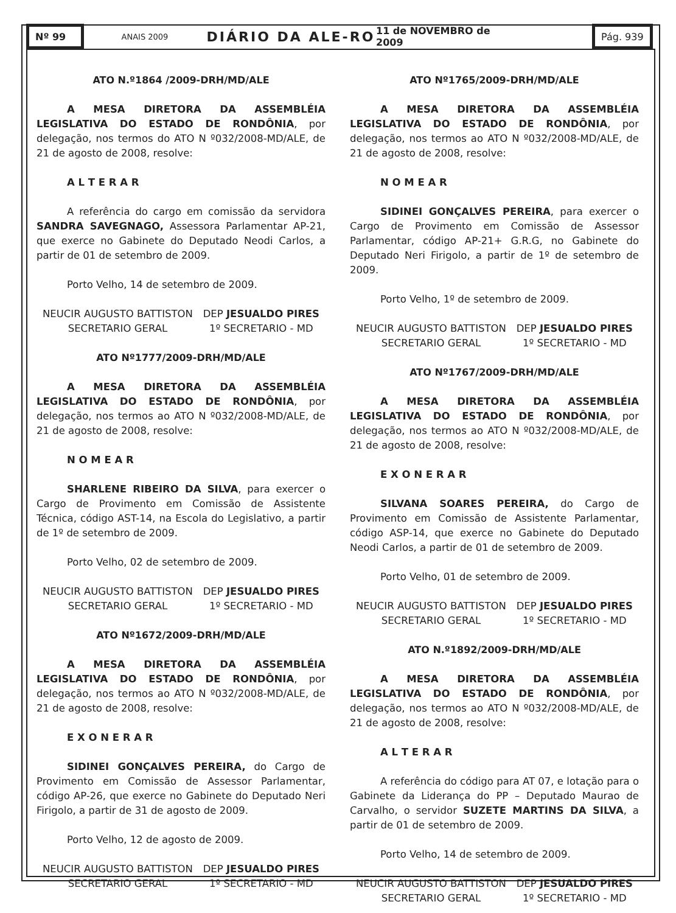Nº 99
ANAIS 2009
DIÁRIO DA ALE-RO
11 de NOVEMBRO de 2009
Pág. 939
ATO N.º1864 /2009-DRH/MD/ALE
A MESA DIRETORA DA ASSEMBLÉIA LEGISLATIVA DO ESTADO DE RONDÔNIA, por delegação, nos termos do ATO N º032/2008-MD/ALE, de 21 de agosto de 2008, resolve:
A L T E R A R
A referência do cargo em comissão da servidora SANDRA SAVEGNAGO, Assessora Parlamentar AP-21, que exerce no Gabinete do Deputado Neodi Carlos, a partir de 01 de setembro de 2009.
Porto Velho, 14 de setembro de 2009.
NEUCIR AUGUSTO BATTISTON
SECRETARIO GERAL
DEP JESUALDO PIRES
1º SECRETARIO - MD
ATO Nº1777/2009-DRH/MD/ALE
A MESA DIRETORA DA ASSEMBLÉIA LEGISLATIVA DO ESTADO DE RONDÔNIA, por delegação, nos termos ao ATO N º032/2008-MD/ALE, de 21 de agosto de 2008, resolve:
N O M E A R
SHARLENE RIBEIRO DA SILVA, para exercer o Cargo de Provimento em Comissão de Assistente Técnica, código AST-14, na Escola do Legislativo, a partir de 1º de setembro de 2009.
Porto Velho, 02 de setembro de 2009.
NEUCIR AUGUSTO BATTISTON
SECRETARIO GERAL
DEP JESUALDO PIRES
1º SECRETARIO - MD
ATO Nº1672/2009-DRH/MD/ALE
A MESA DIRETORA DA ASSEMBLÉIA LEGISLATIVA DO ESTADO DE RONDÔNIA, por delegação, nos termos ao ATO N º032/2008-MD/ALE, de 21 de agosto de 2008, resolve:
E X O N E R A R
SIDINEI GONÇALVES PEREIRA, do Cargo de Provimento em Comissão de Assessor Parlamentar, código AP-26, que exerce no Gabinete do Deputado Neri Firigolo, a partir de 31 de agosto de 2009.
Porto Velho, 12 de agosto de 2009.
NEUCIR AUGUSTO BATTISTON
SECRETARIO GERAL
DEP JESUALDO PIRES
1º SECRETARIO - MD
ATO Nº1765/2009-DRH/MD/ALE
A MESA DIRETORA DA ASSEMBLÉIA LEGISLATIVA DO ESTADO DE RONDÔNIA, por delegação, nos termos ao ATO N º032/2008-MD/ALE, de 21 de agosto de 2008, resolve:
N O M E A R
SIDINEI GONÇALVES PEREIRA, para exercer o Cargo de Provimento em Comissão de Assessor Parlamentar, código AP-21+ G.R.G, no Gabinete do Deputado Neri Firigolo, a partir de 1º de setembro de 2009.
Porto Velho, 1º de setembro de 2009.
NEUCIR AUGUSTO BATTISTON
SECRETARIO GERAL
DEP JESUALDO PIRES
1º SECRETARIO - MD
ATO Nº1767/2009-DRH/MD/ALE
A MESA DIRETORA DA ASSEMBLÉIA LEGISLATIVA DO ESTADO DE RONDÔNIA, por delegação, nos termos ao ATO N º032/2008-MD/ALE, de 21 de agosto de 2008, resolve:
E X O N E R A R
SILVANA SOARES PEREIRA, do Cargo de Provimento em Comissão de Assistente Parlamentar, código ASP-14, que exerce no Gabinete do Deputado Neodi Carlos, a partir de 01 de setembro de 2009.
Porto Velho, 01 de setembro de 2009.
NEUCIR AUGUSTO BATTISTON
SECRETARIO GERAL
DEP JESUALDO PIRES
1º SECRETARIO - MD
ATO N.º1892/2009-DRH/MD/ALE
A MESA DIRETORA DA ASSEMBLÉIA LEGISLATIVA DO ESTADO DE RONDÔNIA, por delegação, nos termos ao ATO N º032/2008-MD/ALE, de 21 de agosto de 2008, resolve:
A L T E R A R
A referência do código para AT 07, e lotação para o Gabinete da Liderança do PP – Deputado Maurao de Carvalho, o servidor SUZETE MARTINS DA SILVA, a partir de 01 de setembro de 2009.
Porto Velho, 14 de setembro de 2009.
NEUCIR AUGUSTO BATTISTON
SECRETARIO GERAL
DEP JESUALDO PIRES
1º SECRETARIO - MD